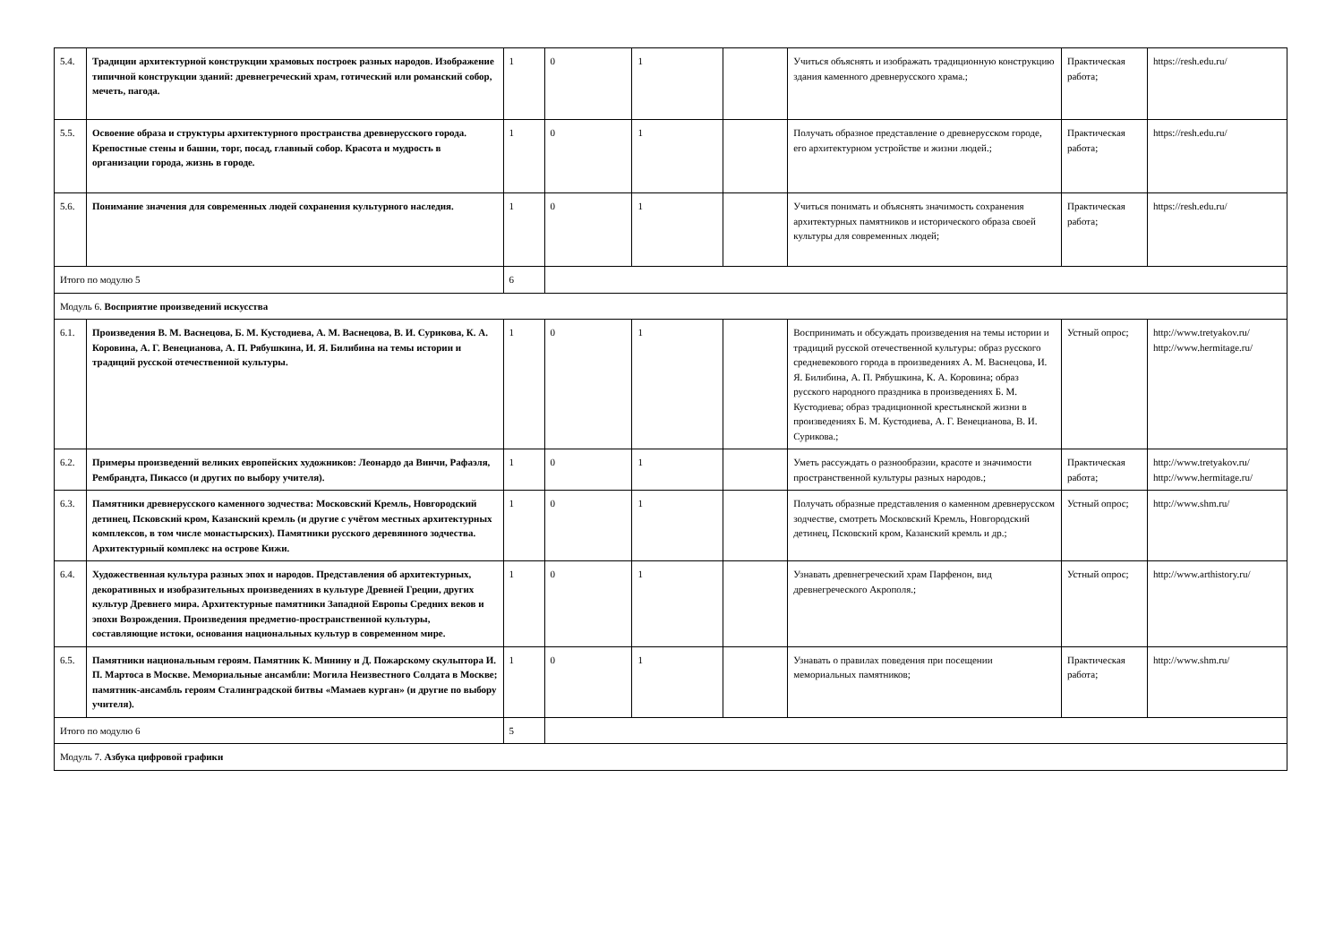| 5.4. | Традиции архитектурной конструкции храмовых построек разных народов. Изображение типичной конструкции зданий: древнегреческий храм, готический или романский собор, мечеть, пагода. | 1 | 0 | 1 | | Учиться объяснять и изображать традиционную конструкцию здания каменного древнерусского храма.; | Практическая работа; | https://resh.edu.ru/ |
| 5.5. | Освоение образа и структуры архитектурного пространства древнерусского города. Крепостные стены и башни, торг, посад, главный собор. Красота и мудрость в организации города, жизнь в городе. | 1 | 0 | 1 | | Получать образное представление о древнерусском городе, его архитектурном устройстве и жизни людей.; | Практическая работа; | https://resh.edu.ru/ |
| 5.6. | Понимание значения для современных людей сохранения культурного наследия. | 1 | 0 | 1 | | Учиться понимать и объяснять значимость сохранения архитектурных памятников и исторического образа своей культуры для современных людей; | Практическая работа; | https://resh.edu.ru/ |
| Итого по модулю 5 | | 6 | | | | | | |
| Модуль 6. Восприятие произведений искусства | | | | | | | | |
| 6.1. | Произведения В. М. Васнецова, Б. М. Кустодиева, А. М. Васнецова, В. И. Сурикова, К. А. Коровина, А. Г. Венецианова, А. П. Рябушкина, И. Я. Билибина на темы истории и традиций русской отечественной культуры. | 1 | 0 | 1 | | Воспринимать и обсуждать произведения на темы истории и традиций русской отечественной культуры: образ русского средневекового города в произведениях А. М. Васнецова, И. Я. Билибина, А. П. Рябушкина, К. А. Коровина; образ русского народного праздника в произведениях Б. М. Кустодиева; образ традиционной крестьянской жизни в произведениях Б. М. Кустодиева, А. Г. Венецианова, В. И. Сурикова.; | Устный опрос; | http://www.tretyakov.ru/ http://www.hermitage.ru/ |
| 6.2. | Примеры произведений великих европейских художников: Леонардо да Винчи, Рафаэля, Рембрандта, Пикассо (и других по выбору учителя). | 1 | 0 | 1 | | Уметь рассуждать о разнообразии, красоте и значимости пространственной культуры разных народов.; | Практическая работа; | http://www.tretyakov.ru/ http://www.hermitage.ru/ |
| 6.3. | Памятники древнерусского каменного зодчества: Московский Кремль, Новгородский детинец, Псковский кром, Казанский кремль (и другие с учётом местных архитектурных комплексов, в том числе монастырских). Памятники русского деревянного зодчества. Архитектурный комплекс на острове Кижи. | 1 | 0 | 1 | | Получать образные представления о каменном древнерусском зодчестве, смотреть Московский Кремль, Новгородский детинец, Псковский кром, Казанский кремль и др.; | Устный опрос; | http://www.shm.ru/ |
| 6.4. | Художественная культура разных эпох и народов. Представления об архитектурных, декоративных и изобразительных произведениях в культуре Древней Греции, других культур Древнего мира. Архитектурные памятники Западной Европы Средних веков и эпохи Возрождения. Произведения предметно-пространственной культуры, составляющие истоки, основания национальных культур в современном мире. | 1 | 0 | 1 | | Узнавать древнегреческий храм Парфенон, вид древнегреческого Акрополя.; | Устный опрос; | http://www.arthistory.ru/ |
| 6.5. | Памятники национальным героям. Памятник К. Минину и Д. Пожарскому скульптора И. П. Мартоса в Москве. Мемориальные ансамбли: Могила Неизвестного Солдата в Москве; памятник-ансамбль героям Сталинградской битвы «Мамаев курган» (и другие по выбору учителя). | 1 | 0 | 1 | | Узнавать о правилах поведения при посещении мемориальных памятников; | Практическая работа; | http://www.shm.ru/ |
| Итого по модулю 6 | | 5 | | | | | | |
| Модуль 7. Азбука цифровой графики | | | | | | | | |